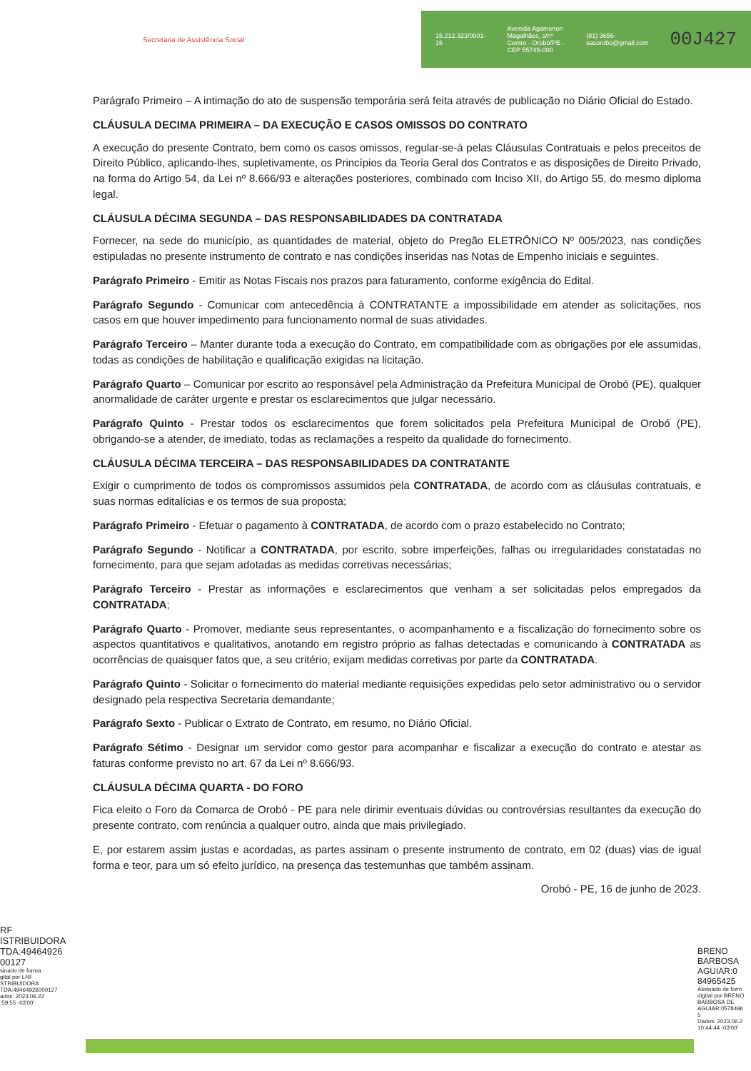Secretaria de Assistência Social
15.212.323/0001-16 Avenida Agamenon Magalhães, s/nº
Centro - Orobó/PE - CEP 55745-000 (81) 3656-
sasorobo@gmail.com 00J427
Parágrafo Primeiro – A intimação do ato de suspensão temporária será feita através de publicação no Diário Oficial do Estado.
CLÁUSULA DECIMA PRIMEIRA – DA EXECUÇÃO E CASOS OMISSOS DO CONTRATO
A execução do presente Contrato, bem como os casos omissos, regular-se-á pelas Cláusulas Contratuais e pelos preceitos de Direito Público, aplicando-lhes, supletivamente, os Princípios da Teoria Geral dos Contratos e as disposições de Direito Privado, na forma do Artigo 54, da Lei nº 8.666/93 e alterações posteriores, combinado com Inciso XII, do Artigo 55, do mesmo diploma legal.
CLÁUSULA DÉCIMA SEGUNDA – DAS RESPONSABILIDADES DA CONTRATADA
Fornecer, na sede do município, as quantidades de material, objeto do Pregão ELETRÔNICO Nº 005/2023, nas condições estipuladas no presente instrumento de contrato e nas condições inseridas nas Notas de Empenho iniciais e seguintes.
Parágrafo Primeiro - Emitir as Notas Fiscais nos prazos para faturamento, conforme exigência do Edital.
Parágrafo Segundo - Comunicar com antecedência à CONTRATANTE a impossibilidade em atender as solicitações, nos casos em que houver impedimento para funcionamento normal de suas atividades.
Parágrafo Terceiro – Manter durante toda a execução do Contrato, em compatibilidade com as obrigações por ele assumidas, todas as condições de habilitação e qualificação exigidas na licitação.
Parágrafo Quarto – Comunicar por escrito ao responsável pela Administração da Prefeitura Municipal de Orobó (PE), qualquer anormalidade de caráter urgente e prestar os esclarecimentos que julgar necessário.
Parágrafo Quinto - Prestar todos os esclarecimentos que forem solicitados pela Prefeitura Municipal de Orobó (PE), obrigando-se a atender, de imediato, todas as reclamações a respeito da qualidade do fornecimento.
CLÁUSULA DÉCIMA TERCEIRA – DAS RESPONSABILIDADES DA CONTRATANTE
Exigir o cumprimento de todos os compromissos assumidos pela CONTRATADA, de acordo com as cláusulas contratuais, e suas normas editalícias e os termos de sua proposta;
Parágrafo Primeiro - Efetuar o pagamento à CONTRATADA, de acordo com o prazo estabelecido no Contrato;
Parágrafo Segundo - Notificar a CONTRATADA, por escrito, sobre imperfeições, falhas ou irregularidades constatadas no fornecimento, para que sejam adotadas as medidas corretivas necessárias;
Parágrafo Terceiro - Prestar as informações e esclarecimentos que venham a ser solicitadas pelos empregados da CONTRATADA;
Parágrafo Quarto - Promover, mediante seus representantes, o acompanhamento e a fiscalização do fornecimento sobre os aspectos quantitativos e qualitativos, anotando em registro próprio as falhas detectadas e comunicando à CONTRATADA as ocorrências de quaisquer fatos que, a seu critério, exijam medidas corretivas por parte da CONTRATADA.
Parágrafo Quinto - Solicitar o fornecimento do material mediante requisições expedidas pelo setor administrativo ou o servidor designado pela respectiva Secretaria demandante;
Parágrafo Sexto - Publicar o Extrato de Contrato, em resumo, no Diário Oficial.
Parágrafo Sétimo - Designar um servidor como gestor para acompanhar e fiscalizar a execução do contrato e atestar as faturas conforme previsto no art. 67 da Lei nº 8.666/93.
CLÁUSULA DÉCIMA QUARTA - DO FORO
Fica eleito o Foro da Comarca de Orobó - PE para nele dirimir eventuais dúvidas ou controvérsias resultantes da execução do presente contrato, com renúncia a qualquer outro, ainda que mais privilegiado.
E, por estarem assim justas e acordadas, as partes assinam o presente instrumento de contrato, em 02 (duas) vias de igual forma e teor, para um só efeito jurídico, na presença das testemunhas que também assinam.
Orobó - PE, 16 de junho de 2023.
RF
ISTRIBUIDORA
TDA:49464926
00127
sinado de forma
gital por LRF
STRIBUIDORA
TDA:49464926000127
ados: 2023.06.22
:59:55 -03'00'
BRENO
BARBOSA
AGUIAR:0
84965425
Assinado de form
digital por BRENO
BARBOSA DE
AGUIAR:0578496
5
Dados: 2023.06.2
10:44:44 -03'00'